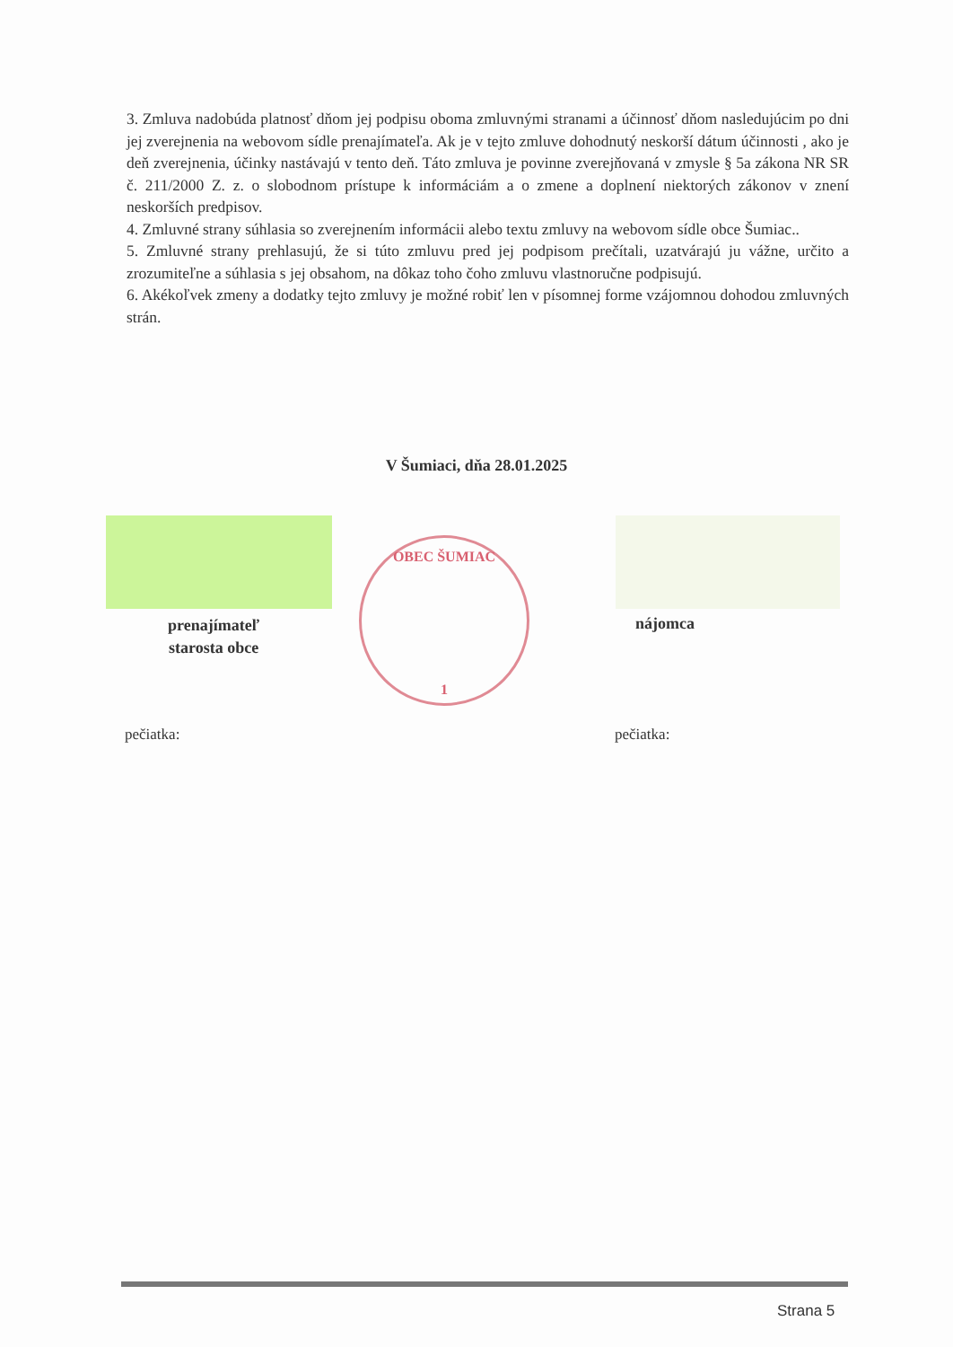3. Zmluva nadobúda platnosť dňom jej podpisu oboma zmluvnými stranami a účinnosť dňom nasledujúcim po dni jej zverejnenia na webovom sídle prenajímateľa. Ak je v tejto zmluve dohodnutý neskorší dátum účinnosti , ako je deň zverejnenia, účinky nastávajú v tento deň. Táto zmluva je povinne zverejňovaná v zmysle § 5a zákona NR SR č. 211/2000 Z. z. o slobodnom prístupe k informáciám a o zmene a doplnení niektorých zákonov v znení neskorších predpisov.
4. Zmluvné strany súhlasia so zverejnením informácii alebo textu zmluvy na webovom sídle obce Šumiac..
5. Zmluvné strany prehlasujú, že si túto zmluvu pred jej podpisom prečítali, uzatvárajú ju vážne, určito a zrozumiteľne a súhlasia s jej obsahom, na dôkaz toho čoho zmluvu vlastnoručne podpisujú.
6. Akékoľvek zmeny a dodatky tejto zmluvy je možné robiť len v písomnej forme vzájomnou dohodou zmluvných strán.
V Šumiaci, dňa 28.01.2025
prenajímateľ
starosta obce
nájomca
OBEC ŠUMIAC
1
pečiatka: pečiatka:
Strana 5